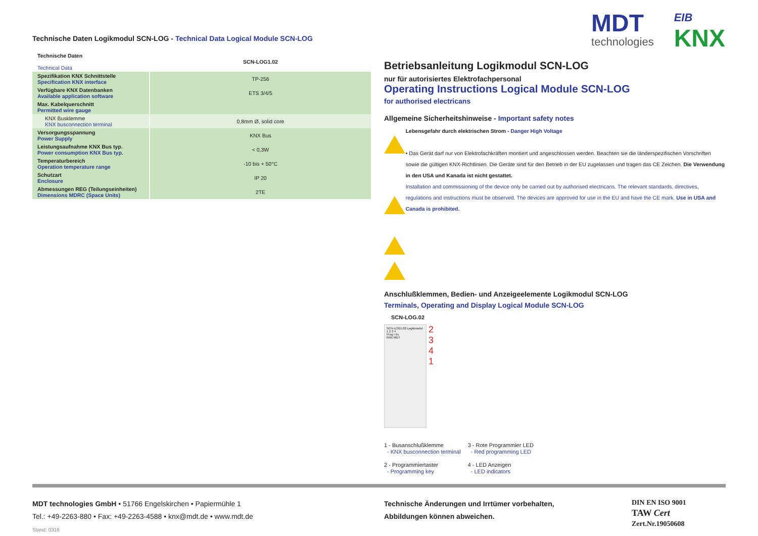Technische Daten Logikmodul SCN-LOG - Technical Data Logical Module SCN-LOG
| Technische Daten Technical Data | SCN-LOG1.02 |
| Spezifikation KNX Schnittstelle Specification KNX interface | TP-256 |
| Verfügbare KNX Datenbanken Available application software | ETS 3/4/5 |
| Max. Kabelquerschnitt Permitted wire gauge | |
| KNX Busklemme KNX busconnection terminal | 0,8mm Ø, solid core |
| Versorgungsspannung Power Supply | KNX Bus |
| Leistungsaufnahme KNX Bus typ. Power consumption KNX Bus typ. | < 0,3W |
| Temperaturbereich Operation temperature range | -10 bis + 50°C |
| Schutzart Enclosure | IP 20 |
| Abmessungen REG (Teilungseinheiten) Dimensions MDRC (Space Units) | 2TE |
MDT
technologies
EIB
KNX
Betriebsanleitung Logikmodul SCN-LOG
nur für autorisiertes Elektrofachpersonal
Operating Instructions Logical Module SCN-LOG
for authorised electricans
Allgemeine Sicherheitshinweise - Important safety notes
Lebensgefahr durch elektrischen Strom - Danger High Voltage
• Das Gerät darf nur von Elektrofachkräften montiert und angeschlossen werden. Beachten sie die länderspezifischen Vorschriften sowie die gültigen KNX-Richtlinien. Die Geräte sind für den Betrieb in der EU zugelassen und tragen das CE Zeichen. Die Verwendung in den USA und Kanada ist nicht gestattet.
Installation and commissioning of the device only be carried out by authorised electricans. The relevant standards, directives, regulations and instructions must be observed. The devices are approved for use in the EU and have the CE mark. Use in USA and Canada is prohibited.
Anschlußklemmen, Bedien- und Anzeigeelemente Logikmodul SCN-LOG
Terminals, Operating and Display Logical Module SCN-LOG
SCN-LOG.02
SCN-LOG1.02 Logikmodul
1 2 3 4
Prog >1s
KNX MDT
2
3
4
1
1 - Busanschlußklemme
- KNX busconnection terminal
2 - Programmiertaster
- Programming key
3 - Rote Programmier LED
- Red programming LED
4 - LED Anzeigen
- LED indicators
MDT technologies GmbH • 51766 Engelskirchen • Papiermühle 1
Tel.: +49-2263-880 • Fax: +49-2263-4588 • knx@mdt.de • www.mdt.de
Stand: 0316
Technische Änderungen und Irrtümer vorbehalten,
Abbildungen können abweichen.
DIN EN ISO 9001
TAW Cert
Zert.Nr.19050608